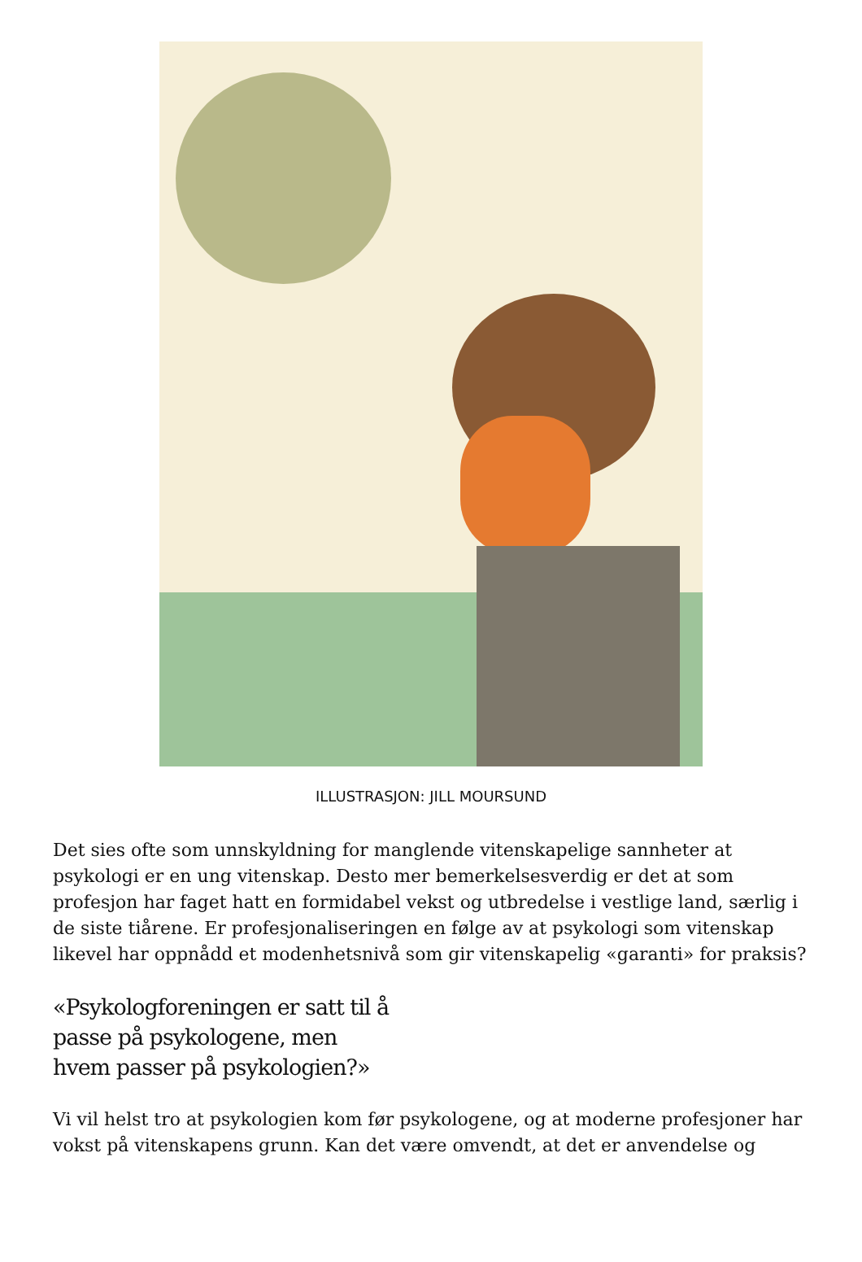ILLUSTRASJON: JILL MOURSUND
Det sies ofte som unnskyldning for manglende vitenskapelige sannheter at psykologi er en ung vitenskap. Desto mer bemerkelsesverdig er det at som profesjon har faget hatt en formidabel vekst og utbredelse i vestlige land, særlig i de siste tiårene. Er profesjonaliseringen en følge av at psykologi som vitenskap likevel har oppnådd et modenhetsnivå som gir vitenskapelig «garanti» for praksis?
«Psykologforeningen er satt til å
passe på psykologene, men
hvem passer på psykologien?»
Vi vil helst tro at psykologien kom før psykologene, og at moderne profesjoner har vokst på vitenskapens grunn. Kan det være omvendt, at det er anvendelse og